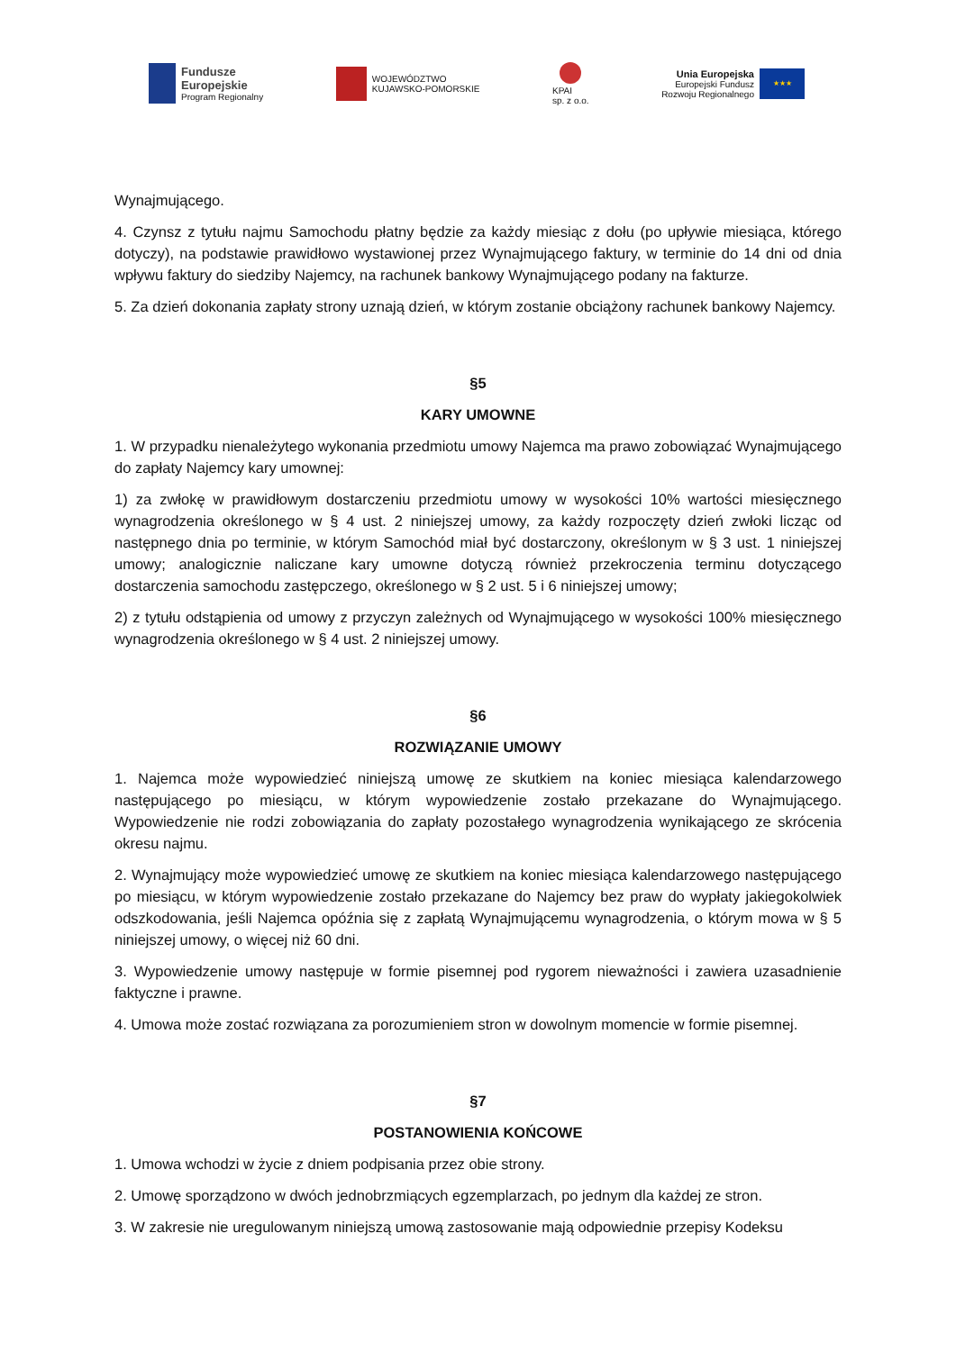Fundusze
Europejskie
Program Regionalny
WOJEWÓDZTWO
KUJAWSKO-POMORSKIE
KPAI
sp. z o.o.
Unia Europejska
Europejski Fundusz
Rozwoju Regionalnego
★★★
Wynajmującego.
4. Czynsz z tytułu najmu Samochodu płatny będzie za każdy miesiąc z dołu (po upływie miesiąca, którego dotyczy), na podstawie prawidłowo wystawionej przez Wynajmującego faktury, w terminie do 14 dni od dnia wpływu faktury do siedziby Najemcy, na rachunek bankowy Wynajmującego podany na fakturze.
5. Za dzień dokonania zapłaty strony uznają dzień, w którym zostanie obciążony rachunek bankowy Najemcy.
§5
KARY UMOWNE
1. W przypadku nienależytego wykonania przedmiotu umowy Najemca ma prawo zobowiązać Wynajmującego do zapłaty Najemcy kary umownej:
1) za zwłokę w prawidłowym dostarczeniu przedmiotu umowy w wysokości 10% wartości miesięcznego wynagrodzenia określonego w § 4 ust. 2 niniejszej umowy, za każdy rozpoczęty dzień zwłoki licząc od następnego dnia po terminie, w którym Samochód miał być dostarczony, określonym w § 3 ust. 1 niniejszej umowy; analogicznie naliczane kary umowne dotyczą również przekroczenia terminu dotyczącego dostarczenia samochodu zastępczego, określonego w § 2 ust. 5 i 6 niniejszej umowy;
2) z tytułu odstąpienia od umowy z przyczyn zależnych od Wynajmującego w wysokości 100% miesięcznego wynagrodzenia określonego w § 4 ust. 2 niniejszej umowy.
§6
ROZWIĄZANIE UMOWY
1. Najemca może wypowiedzieć niniejszą umowę ze skutkiem na koniec miesiąca kalendarzowego następującego po miesiącu, w którym wypowiedzenie zostało przekazane do Wynajmującego. Wypowiedzenie nie rodzi zobowiązania do zapłaty pozostałego wynagrodzenia wynikającego ze skrócenia okresu najmu.
2. Wynajmujący może wypowiedzieć umowę ze skutkiem na koniec miesiąca kalendarzowego następującego po miesiącu, w którym wypowiedzenie zostało przekazane do Najemcy bez praw do wypłaty jakiegokolwiek odszkodowania, jeśli Najemca opóźnia się z zapłatą Wynajmującemu wynagrodzenia, o którym mowa w § 5 niniejszej umowy, o więcej niż 60 dni.
3. Wypowiedzenie umowy następuje w formie pisemnej pod rygorem nieważności i zawiera uzasadnienie faktyczne i prawne.
4. Umowa może zostać rozwiązana za porozumieniem stron w dowolnym momencie w formie pisemnej.
§7
POSTANOWIENIA KOŃCOWE
1. Umowa wchodzi w życie z dniem podpisania przez obie strony.
2. Umowę sporządzono w dwóch jednobrzmiących egzemplarzach, po jednym dla każdej ze stron.
3. W zakresie nie uregulowanym niniejszą umową zastosowanie mają odpowiednie przepisy Kodeksu